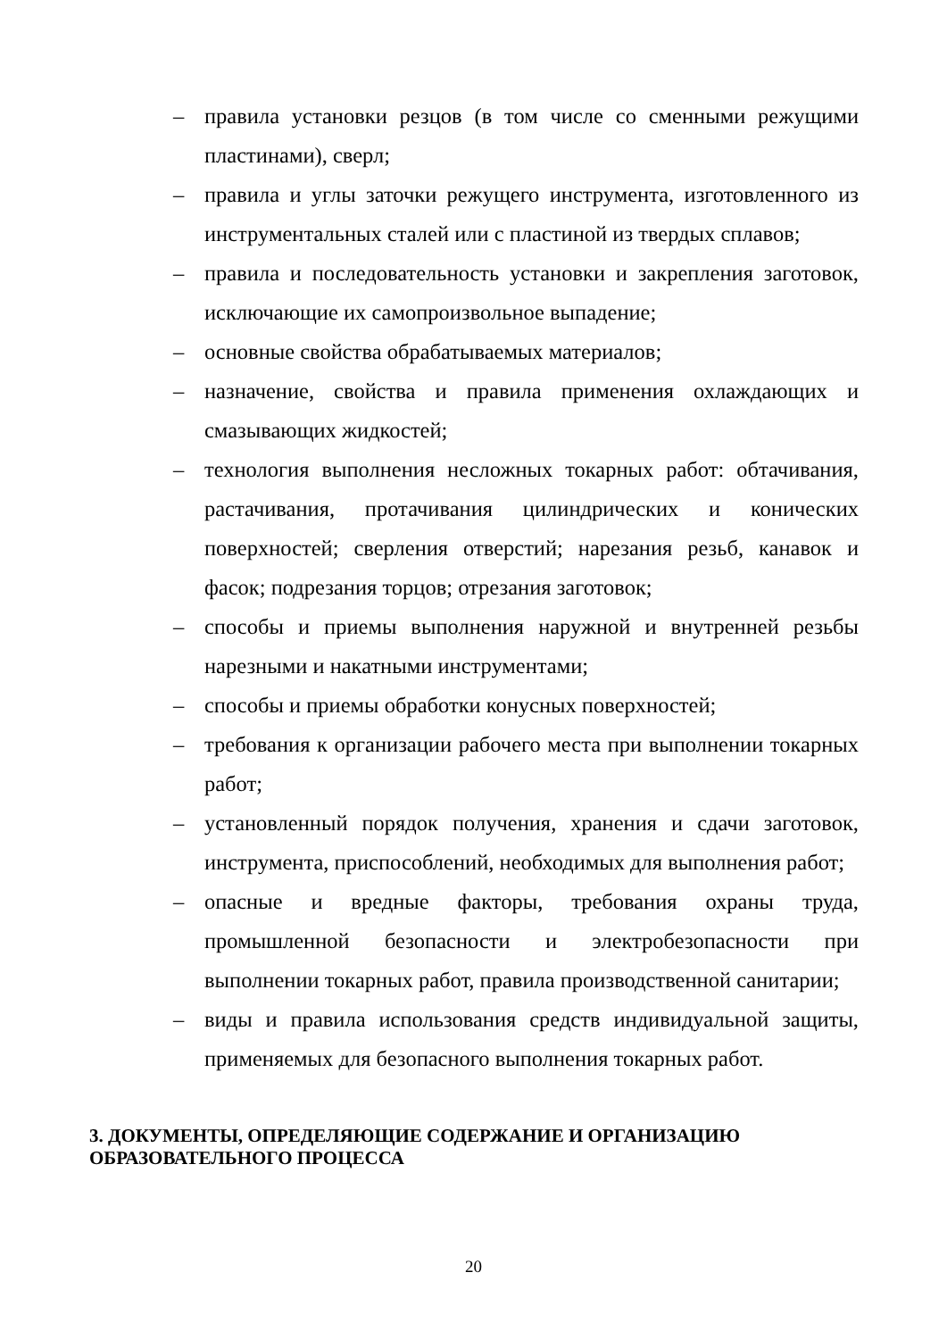– правила установки резцов (в том числе со сменными режущими пластинами), сверл;
– правила и углы заточки режущего инструмента, изготовленного из инструментальных сталей или с пластиной из твердых сплавов;
– правила и последовательность установки и закрепления заготовок, исключающие их самопроизвольное выпадение;
– основные свойства обрабатываемых материалов;
– назначение, свойства и правила применения охлаждающих и смазывающих жидкостей;
– технология выполнения несложных токарных работ: обтачивания, растачивания, протачивания цилиндрических и конических поверхностей; сверления отверстий; нарезания резьб, канавок и фасок; подрезания торцов; отрезания заготовок;
– способы и приемы выполнения наружной и внутренней резьбы нарезными и накатными инструментами;
– способы и приемы обработки конусных поверхностей;
– требования к организации рабочего места при выполнении токарных работ;
– установленный порядок получения, хранения и сдачи заготовок, инструмента, приспособлений, необходимых для выполнения работ;
– опасные и вредные факторы, требования охраны труда, промышленной безопасности и электробезопасности при выполнении токарных работ, правила производственной санитарии;
– виды и правила использования средств индивидуальной защиты, применяемых для безопасного выполнения токарных работ.
3. ДОКУМЕНТЫ, ОПРЕДЕЛЯЮЩИЕ СОДЕРЖАНИЕ И ОРГАНИЗАЦИЮ ОБРАЗОВАТЕЛЬНОГО ПРОЦЕССА
20